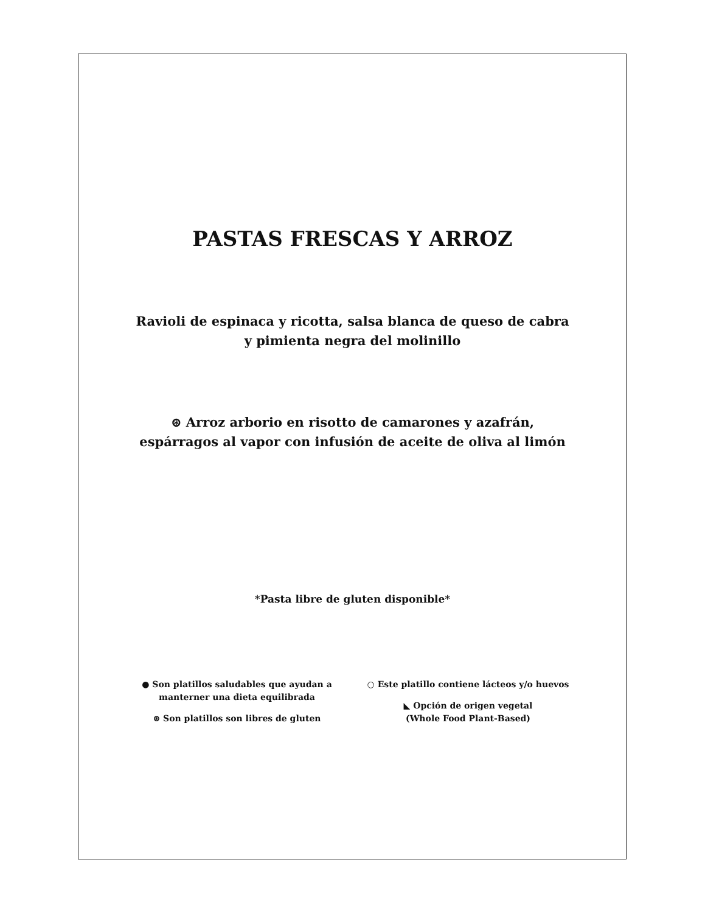PASTAS FRESCAS Y ARROZ
Ravioli de espinaca y ricotta, salsa blanca de queso de cabra
y pimienta negra del molinillo
⊛ Arroz arborio en risotto de camarones y azafrán,
espárragos al vapor con infusión de aceite de oliva al limón
*Pasta libre de gluten disponible*
● Son platillos saludables que ayudan a
manterner una dieta equilibrada
⊛ Son platillos son libres de gluten
○ Este platillo contiene lácteos y/o huevos
◣ Opción de origen vegetal
(Whole Food Plant-Based)